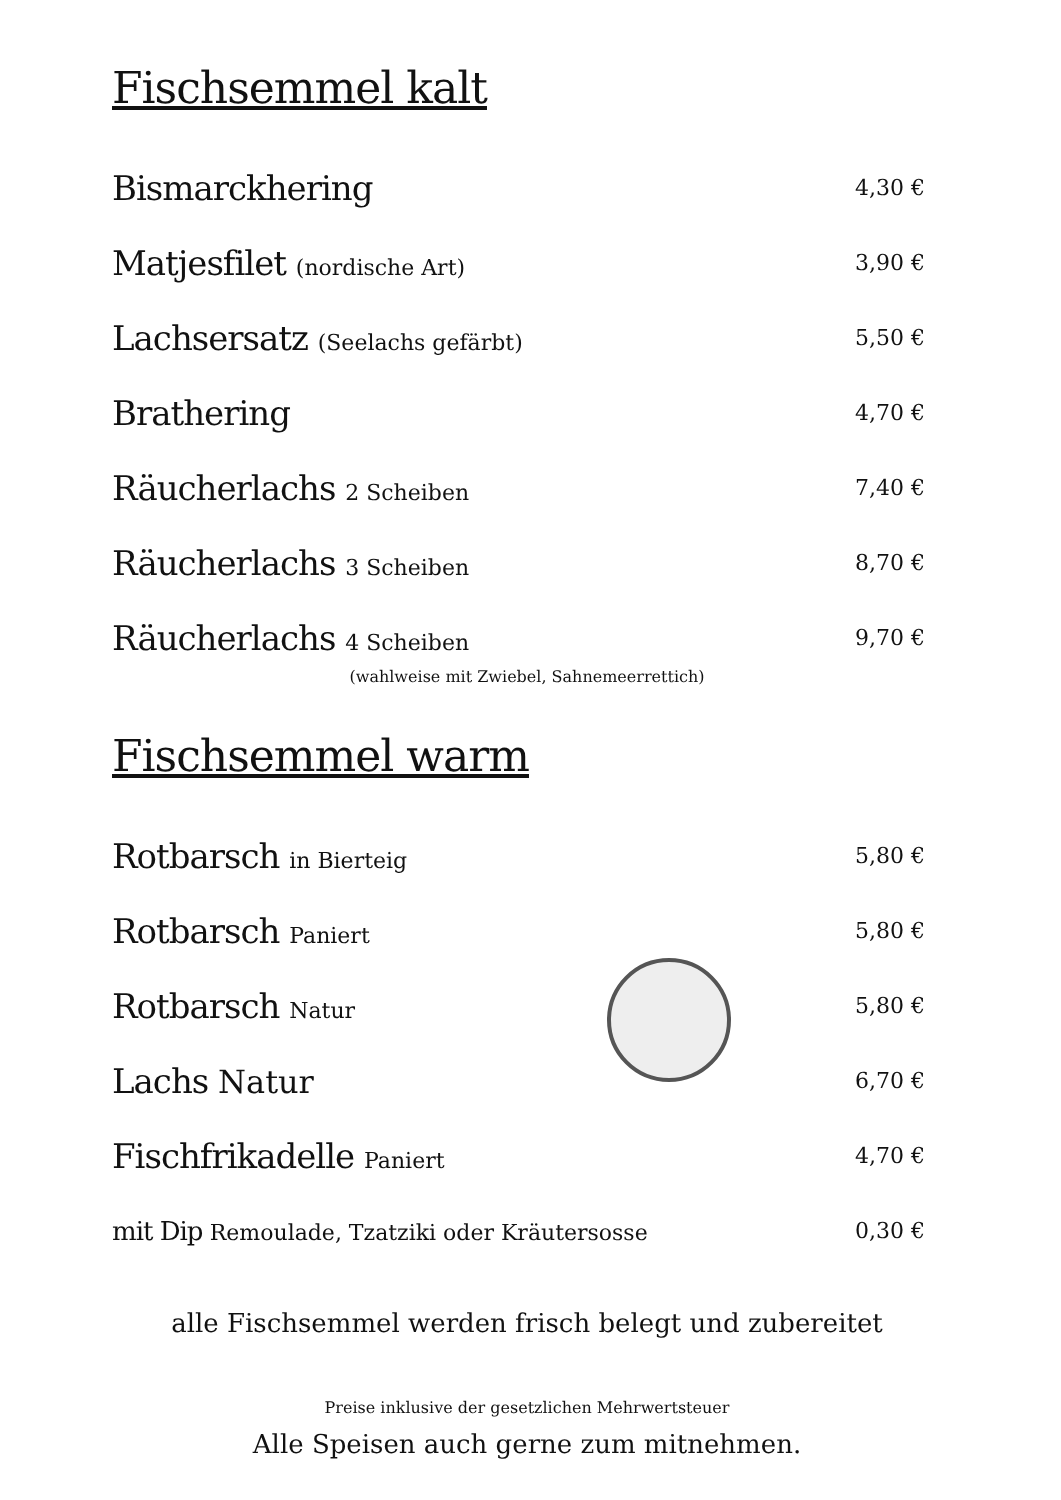Fischsemmel kalt
Bismarckhering
4,30 €
Matjesfilet (nordische Art) 3,90 €
Lachsersatz (Seelachs gefärbt) 5,50 €
Brathering
4,70 €
Räucherlachs 2 Scheiben 7,40 €
Räucherlachs 3 Scheiben 8,70 €
Räucherlachs 4 Scheiben 9,70 €
(wahlweise mit Zwiebel, Sahnemeerrettich)
Fischsemmel warm
Rotbarsch in Bierteig 5,80 €
Rotbarsch Paniert 5,80 €
Rotbarsch Natur 5,80 €
Lachs Natur
6,70 €
Fischfrikadelle Paniert 4,70 €
mit Dip Remoulade, Tzatziki oder Kräutersosse
0,30 €
alle Fischsemmel werden frisch belegt und zubereitet
Preise inklusive der gesetzlichen Mehrwertsteuer
Alle Speisen auch gerne zum mitnehmen.